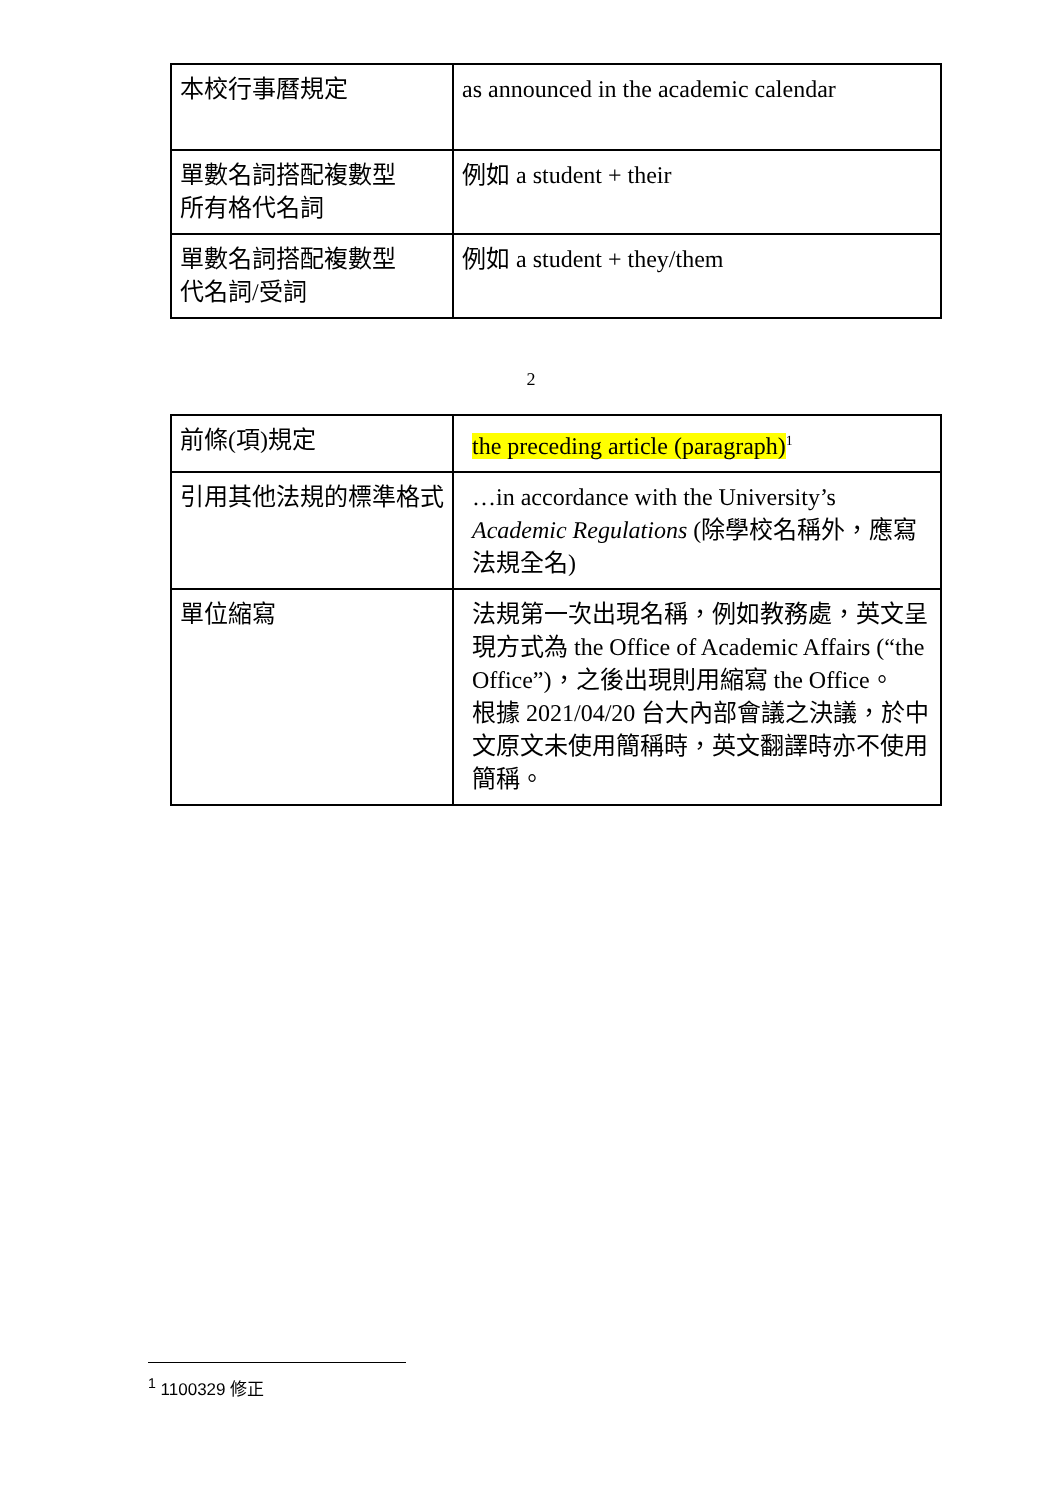| 本校行事曆規定 | as announced in the academic calendar |
| 單數名詞搭配複數型 所有格代名詞 | 例如 a student + their |
| 單數名詞搭配複數型 代名詞/受詞 | 例如 a student + they/them |
2
| 前條(項)規定 | the preceding article (paragraph)<sup>1</sup> |
| 引用其他法規的標準格式 | …in accordance with the University’s Academic Regulations (除學校名稱外，應寫 法規全名) |
| 單位縮寫 | 法規第一次出現名稱，例如教務處，英文呈現方式為 the Office of Academic Affairs (“the Office”)，之後出現則用縮寫 the Office。 根據 2021/04/20 台大內部會議之決議，於中文原文未使用簡稱時，英文翻譯時亦不使用簡稱。 |
<sup>1</sup> 1100329 修正